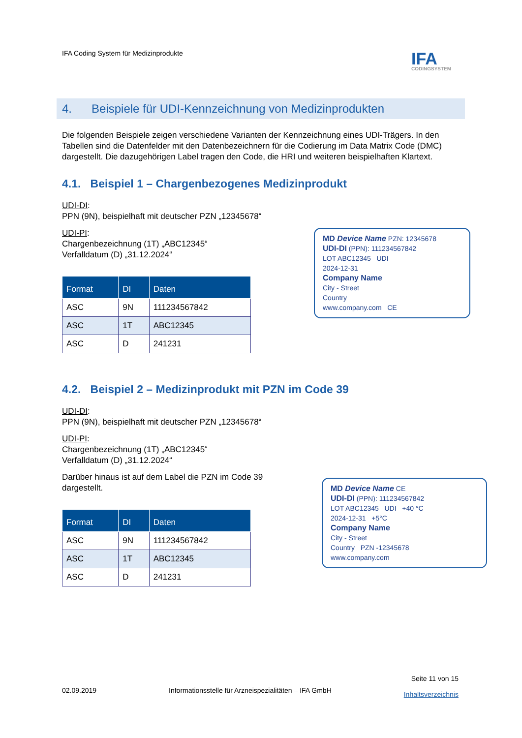IFA Coding System für Medizinprodukte
IFA
CODINGSYSTEM
4. Beispiele für UDI-Kennzeichnung von Medizinprodukten
Die folgenden Beispiele zeigen verschiedene Varianten der Kennzeichnung eines UDI-Trägers. In den Tabellen sind die Datenfelder mit den Datenbezeichnern für die Codierung im Data Matrix Code (DMC) dargestellt. Die dazugehörigen Label tragen den Code, die HRI und weiteren beispielhaften Klartext.
4.1. Beispiel 1 – Chargenbezogenes Medizinprodukt
UDI-DI:
PPN (9N), beispielhaft mit deutscher PZN „12345678“
UDI-PI:
Chargenbezeichnung (1T) „ABC12345“
Verfalldatum (D) „31.12.2024“
| Format | DI | Daten |
| --- | --- | --- |
| ASC | 9N | 111234567842 |
| ASC | 1T | ABC12345 |
| ASC | D | 241231 |
MD Device Name PZN: 12345678
UDI-DI (PPN): 111234567842
LOT ABC12345 UDI
2024-12-31
Company Name
City - Street
Country
www.company.com CE
4.2. Beispiel 2 – Medizinprodukt mit PZN im Code 39
UDI-DI:
PPN (9N), beispielhaft mit deutscher PZN „12345678“
UDI-PI:
Chargenbezeichnung (1T) „ABC12345“
Verfalldatum (D) „31.12.2024“
Darüber hinaus ist auf dem Label die PZN im Code 39
dargestellt.
| Format | DI | Daten |
| --- | --- | --- |
| ASC | 9N | 111234567842 |
| ASC | 1T | ABC12345 |
| ASC | D | 241231 |
MD Device Name CE
UDI-DI (PPN): 111234567842
LOT ABC12345 UDI +40 °C
2024-12-31 +5°C
Company Name
City - Street
Country PZN -12345678
www.company.com
02.09.2019 Informationsstelle für Arzneispezialitäten – IFA GmbH Seite 11 von 15
Inhaltsverzeichnis